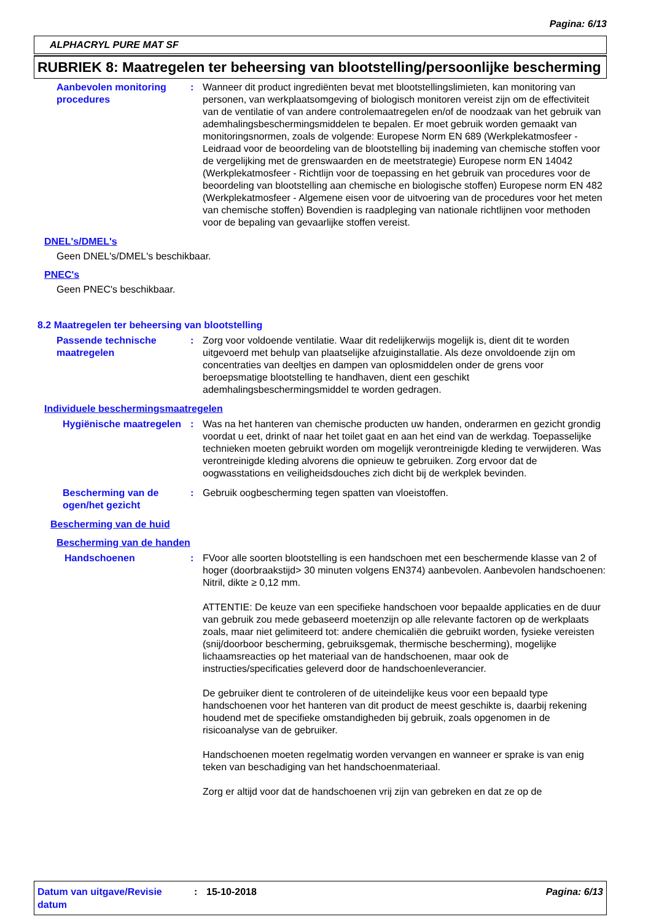Pagina: 6/13
ALPHACRYL PURE MAT SF
RUBRIEK 8: Maatregelen ter beheersing van blootstelling/persoonlijke bescherming
Aanbevolen monitoring procedures
: Wanneer dit product ingrediënten bevat met blootstellingslimieten, kan monitoring van personen, van werkplaatsomgeving of biologisch monitoren vereist zijn om de effectiviteit van de ventilatie of van andere controlemaatregelen en/of de noodzaak van het gebruik van ademhalingsbeschermingsmiddelen te bepalen. Er moet gebruik worden gemaakt van monitoringsnormen, zoals de volgende: Europese Norm EN 689 (Werkplekatmosfeer - Leidraad voor de beoordeling van de blootstelling bij inademing van chemische stoffen voor de vergelijking met de grenswaarden en de meetstrategie) Europese norm EN 14042 (Werkplekatmosfeer - Richtlijn voor de toepassing en het gebruik van procedures voor de beoordeling van blootstelling aan chemische en biologische stoffen) Europese norm EN 482 (Werkplekatmosfeer - Algemene eisen voor de uitvoering van de procedures voor het meten van chemische stoffen) Bovendien is raadpleging van nationale richtlijnen voor methoden voor de bepaling van gevaarlijke stoffen vereist.
DNEL's/DMEL's
Geen DNEL's/DMEL's beschikbaar.
PNEC's
Geen PNEC's beschikbaar.
8.2 Maatregelen ter beheersing van blootstelling
Passende technische maatregelen
: Zorg voor voldoende ventilatie. Waar dit redelijkerwijs mogelijk is, dient dit te worden uitgevoerd met behulp van plaatselijke afzuiginstallatie. Als deze onvoldoende zijn om concentraties van deeltjes en dampen van oplosmiddelen onder de grens voor beroepsmatige blootstelling te handhaven, dient een geschikt ademhalingsbeschermingsmiddel te worden gedragen.
Individuele beschermingsmaatregelen
Hygiënische maatregelen
: Was na het hanteren van chemische producten uw handen, onderarmen en gezicht grondig voordat u eet, drinkt of naar het toilet gaat en aan het eind van de werkdag. Toepasselijke technieken moeten gebruikt worden om mogelijk verontreinigde kleding te verwijderen. Was verontreinigde kleding alvorens die opnieuw te gebruiken. Zorg ervoor dat de oogwasstations en veiligheidsdouches zich dicht bij de werkplek bevinden.
Bescherming van de ogen/het gezicht
: Gebruik oogbescherming tegen spatten van vloeistoffen.
Bescherming van de huid
Bescherming van de handen
Handschoenen : FVoor alle soorten blootstelling is een handschoen met een beschermende klasse van 2 of hoger (doorbraakstijd> 30 minuten volgens EN374) aanbevolen. Aanbevolen handschoenen: Nitril, dikte ≥ 0,12 mm.
ATTENTIE: De keuze van een specifieke handschoen voor bepaalde applicaties en de duur van gebruik zou mede gebaseerd moetenzijn op alle relevante factoren op de werkplaats zoals, maar niet gelimiteerd tot: andere chemicaliën die gebruikt worden, fysieke vereisten (snij/doorboor bescherming, gebruiksgemak, thermische bescherming), mogelijke lichaamsreacties op het materiaal van de handschoenen, maar ook de instructies/specificaties geleverd door de handschoenleverancier.
De gebruiker dient te controleren of de uiteindelijke keus voor een bepaald type handschoenen voor het hanteren van dit product de meest geschikte is, daarbij rekening houdend met de specifieke omstandigheden bij gebruik, zoals opgenomen in de risicoanalyse van de gebruiker.
Handschoenen moeten regelmatig worden vervangen en wanneer er sprake is van enig teken van beschadiging van het handschoenmateriaal.
Zorg er altijd voor dat de handschoenen vrij zijn van gebreken en dat ze op de
Datum van uitgave/Revisie datum
: 15-10-2018 Pagina: 6/13